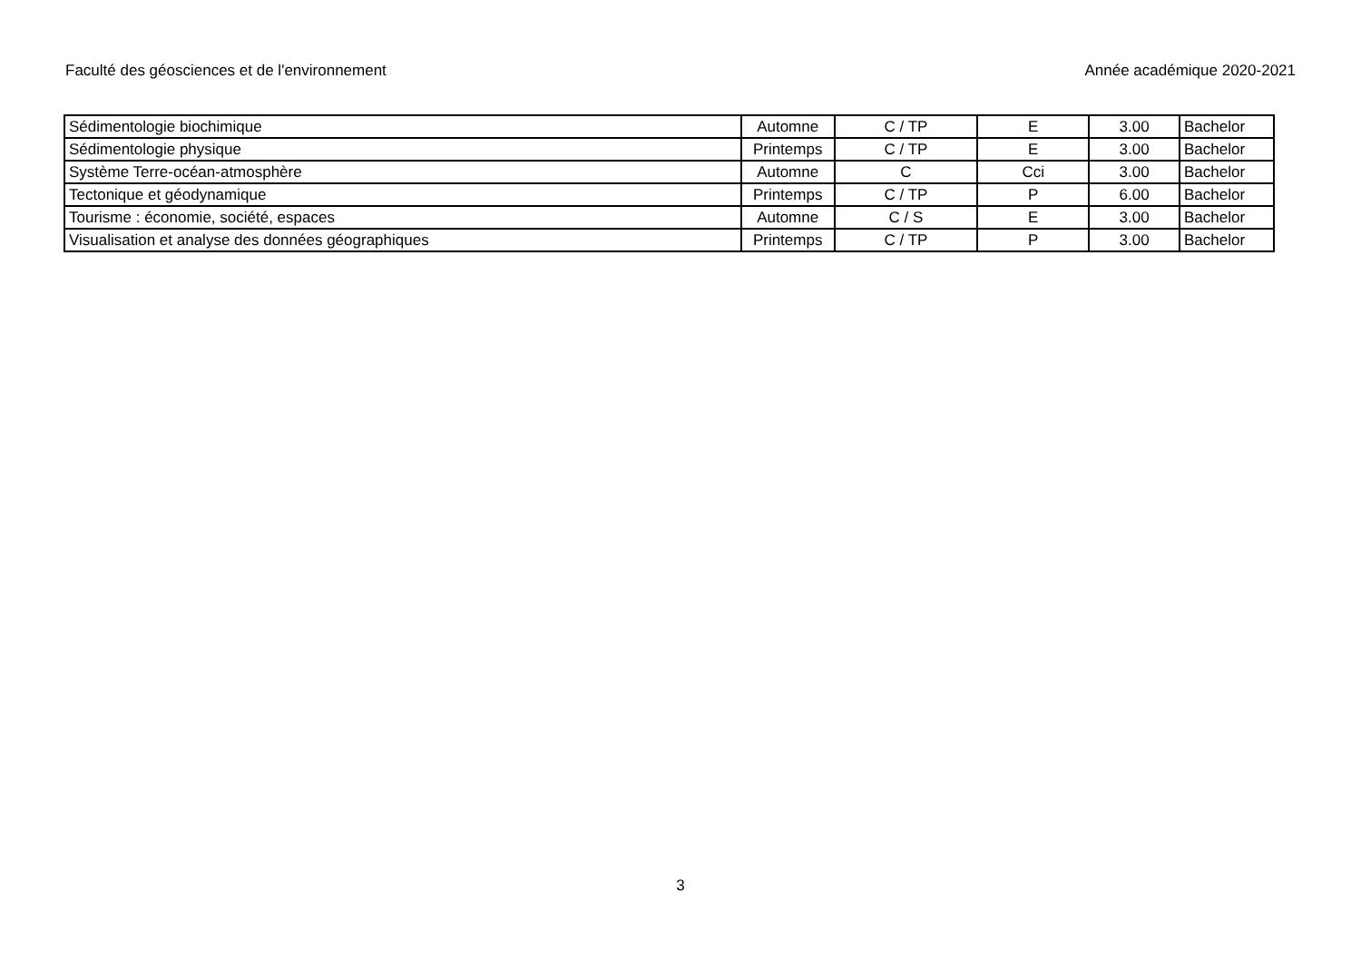Faculté des géosciences et de l'environnement Année académique 2020-2021
| Sédimentologie biochimique | Automne | C / TP | E | 3.00 | Bachelor |
| Sédimentologie physique | Printemps | C / TP | E | 3.00 | Bachelor |
| Système Terre-océan-atmosphère | Automne | C | Cci | 3.00 | Bachelor |
| Tectonique et géodynamique | Printemps | C / TP | P | 6.00 | Bachelor |
| Tourisme : économie, société, espaces | Automne | C / S | E | 3.00 | Bachelor |
| Visualisation et analyse des données géographiques | Printemps | C / TP | P | 3.00 | Bachelor |
3